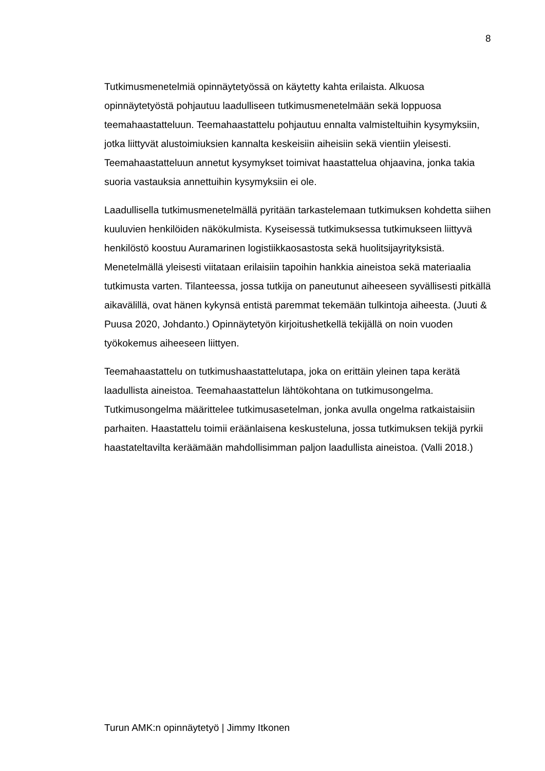8
Tutkimusmenetelmiä opinnäytetyössä on käytetty kahta erilaista. Alkuosa opinnäytetyöstä pohjautuu laadulliseen tutkimusmenetelmään sekä loppuosa teemahaastatteluun. Teemahaastattelu pohjautuu ennalta valmisteltuihin kysymyksiin, jotka liittyvät alustoimiuksien kannalta keskeisiin aiheisiin sekä vientiin yleisesti. Teemahaastatteluun annetut kysymykset toimivat haastattelua ohjaavina, jonka takia suoria vastauksia annettuihin kysymyksiin ei ole.
Laadullisella tutkimusmenetelmällä pyritään tarkastelemaan tutkimuksen kohdetta siihen kuuluvien henkilöiden näkökulmista. Kyseisessä tutkimuksessa tutkimukseen liittyvä henkilöstö koostuu Auramarinen logistiikkaosastosta sekä huolitsijayrityksistä. Menetelmällä yleisesti viitataan erilaisiin tapoihin hankkia aineistoa sekä materiaalia tutkimusta varten. Tilanteessa, jossa tutkija on paneutunut aiheeseen syvällisesti pitkällä aikavälillä, ovat hänen kykynsä entistä paremmat tekemään tulkintoja aiheesta. (Juuti & Puusa 2020, Johdanto.) Opinnäytetyön kirjoitushetkellä tekijällä on noin vuoden työkokemus aiheeseen liittyen.
Teemahaastattelu on tutkimushaastattelutapa, joka on erittäin yleinen tapa kerätä laadullista aineistoa. Teemahaastattelun lähtökohtana on tutkimusongelma. Tutkimusongelma määrittelee tutkimusasetelman, jonka avulla ongelma ratkaistaisiin parhaiten. Haastattelu toimii eräänlaisena keskusteluna, jossa tutkimuksen tekijä pyrkii haastateltavilta keräämään mahdollisimman paljon laadullista aineistoa. (Valli 2018.)
Turun AMK:n opinnäytetyö | Jimmy Itkonen